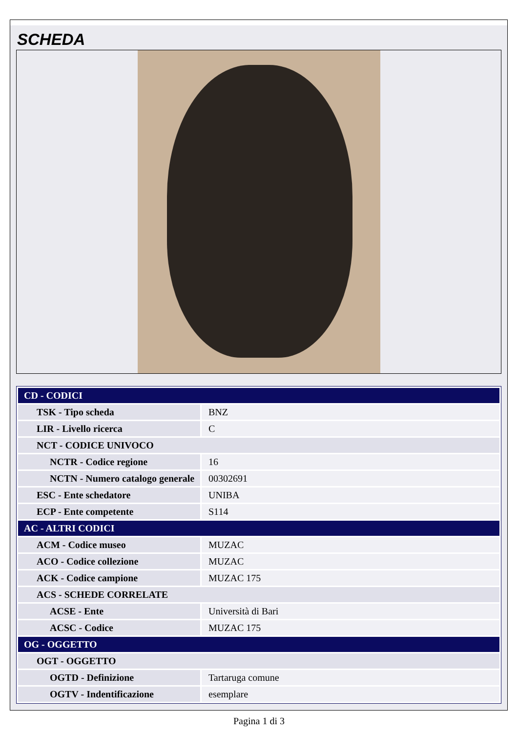SCHEDA
| CD - CODICI | |
| TSK - Tipo scheda | BNZ |
| LIR - Livello ricerca | C |
| NCT - CODICE UNIVOCO | |
| NCTR - Codice regione | 16 |
| NCTN - Numero catalogo generale | 00302691 |
| ESC - Ente schedatore | UNIBA |
| ECP - Ente competente | S114 |
| AC - ALTRI CODICI | |
| ACM - Codice museo | MUZAC |
| ACO - Codice collezione | MUZAC |
| ACK - Codice campione | MUZAC 175 |
| ACS - SCHEDE CORRELATE | |
| ACSE - Ente | Università di Bari |
| ACSC - Codice | MUZAC 175 |
| OG - OGGETTO | |
| OGT - OGGETTO | |
| OGTD - Definizione | Tartaruga comune |
| OGTV - Indentificazione | esemplare |
Pagina 1 di 3